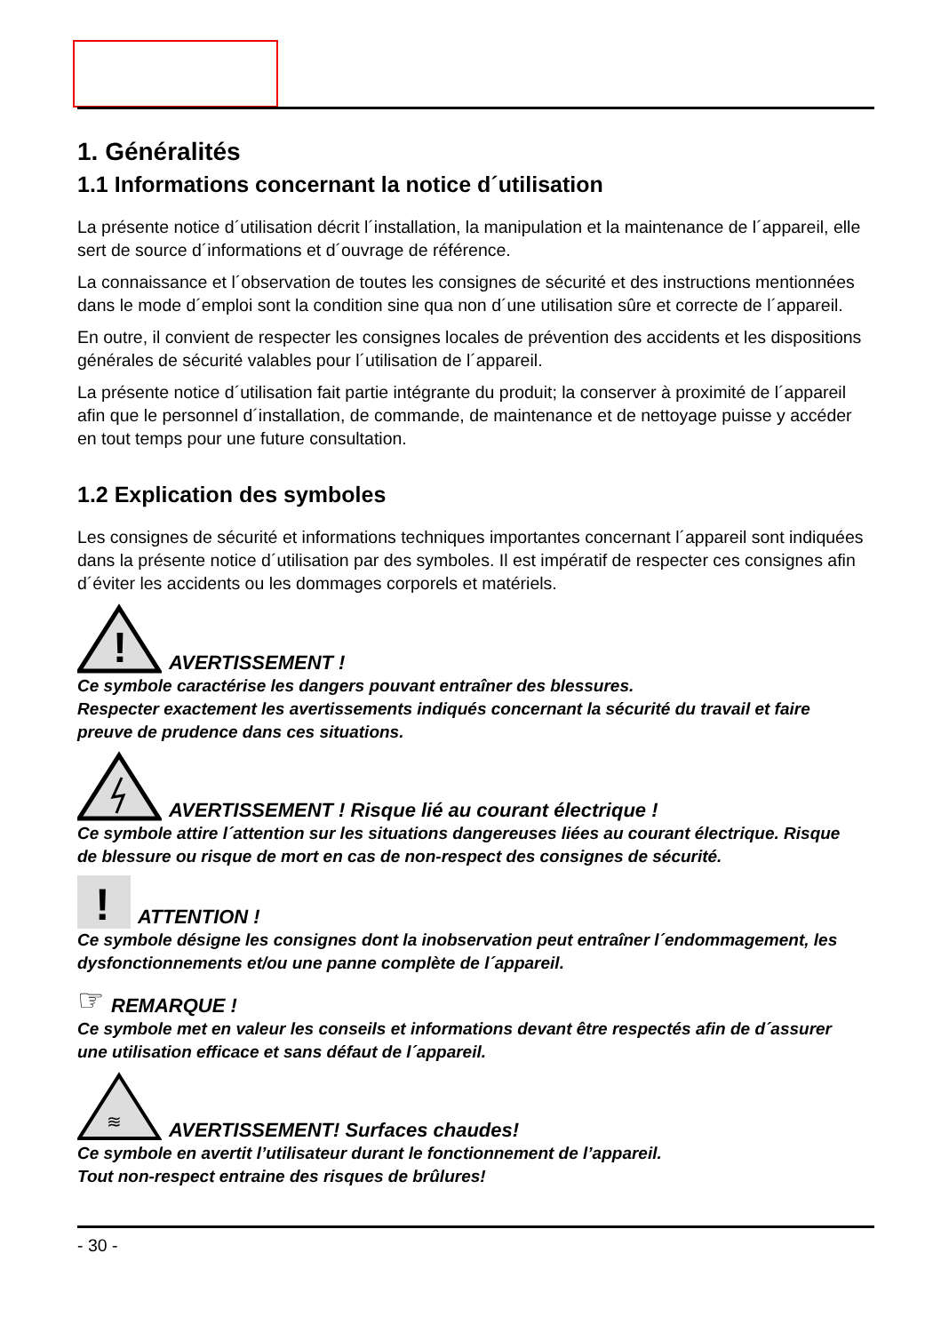1. Généralités
1.1 Informations concernant la notice d´utilisation
La présente notice d´utilisation décrit l´installation, la manipulation et la maintenance de l´appareil, elle sert de source d´informations et d´ouvrage de référence.
La connaissance et l´observation de toutes les consignes de sécurité et des instructions mentionnées dans le mode d´emploi sont la condition sine qua non d´une utilisation sûre et correcte de l´appareil.
En outre, il convient de respecter les consignes locales de prévention des accidents et les dispositions générales de sécurité valables pour l´utilisation de l´appareil.
La présente notice d´utilisation fait partie intégrante du produit; la conserver à proximité de l´appareil afin que le personnel d´installation, de commande, de maintenance et de nettoyage puisse y accéder en tout temps pour une future consultation.
1.2 Explication des symboles
Les consignes de sécurité et informations techniques importantes concernant l´appareil sont indiquées dans la présente notice d´utilisation par des symboles. Il est impératif de respecter ces consignes afin d´éviter les accidents ou les dommages corporels et matériels.
!
AVERTISSEMENT !
Ce symbole caractérise les dangers pouvant entraîner des blessures.
Respecter exactement les avertissements indiqués concernant la sécurité du travail et faire preuve de prudence dans ces situations.
AVERTISSEMENT ! Risque lié au courant électrique !
Ce symbole attire l´attention sur les situations dangereuses liées au courant électrique. Risque de blessure ou risque de mort en cas de non-respect des consignes de sécurité.
!
ATTENTION !
Ce symbole désigne les consignes dont la inobservation peut entraîner l´endommagement, les dysfonctionnements et/ou une panne complète de l´appareil.
☞ REMARQUE !
Ce symbole met en valeur les conseils et informations devant être respectés afin de d´assurer une utilisation efficace et sans défaut de l´appareil.
≋
AVERTISSEMENT! Surfaces chaudes!
Ce symbole en avertit l’utilisateur durant le fonctionnement de l’appareil.
Tout non-respect entraine des risques de brûlures!
- 30 -